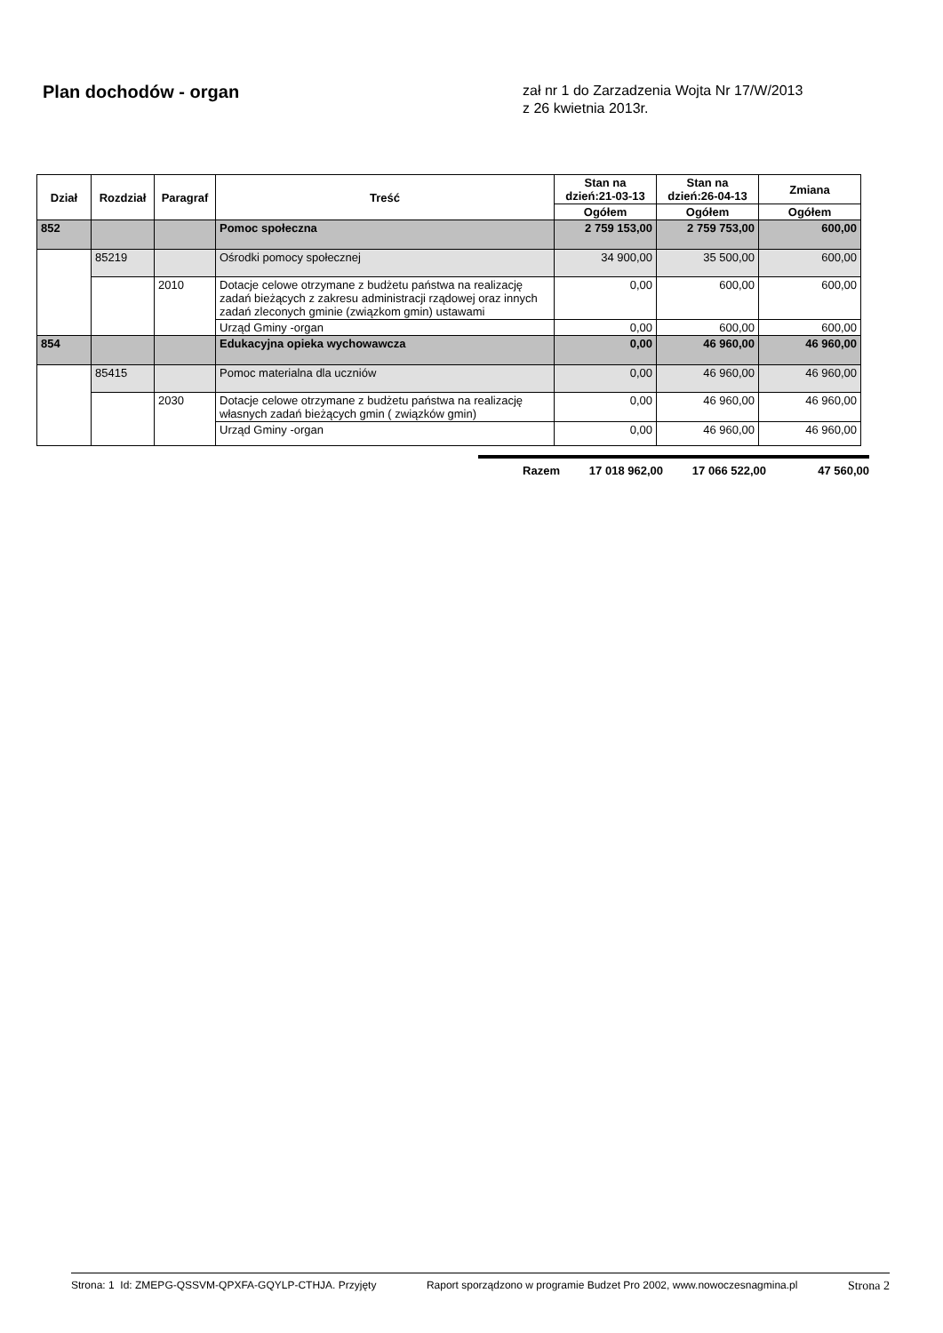Plan dochodów - organ
zał nr 1 do Zarzadzenia Wojta Nr 17/W/2013
z 26 kwietnia 2013r.
| Dział | Rozdział | Paragraf | Treść | Stan na dzień:21-03-13 | Stan na dzień:26-04-13 | Zmiana |
| --- | --- | --- | --- | --- | --- | --- |
| | | | | Ogółem | Ogółem | Ogółem |
| 852 | | | Pomoc społeczna | 2 759 153,00 | 2 759 753,00 | 600,00 |
| | 85219 | | Ośrodki pomocy społecznej | 34 900,00 | 35 500,00 | 600,00 |
| | | 2010 | Dotacje celowe otrzymane z budżetu państwa na realizację zadań bieżących z zakresu administracji rządowej oraz innych zadań zleconych gminie (związkom gmin) ustawami | 0,00 | 600,00 | 600,00 |
| | | | Urząd Gminy -organ | 0,00 | 600,00 | 600,00 |
| 854 | | | Edukacyjna opieka wychowawcza | 0,00 | 46 960,00 | 46 960,00 |
| | 85415 | | Pomoc materialna dla uczniów | 0,00 | 46 960,00 | 46 960,00 |
| | | 2030 | Dotacje celowe otrzymane z budżetu państwa na realizację własnych zadań bieżących gmin ( związków gmin) | 0,00 | 46 960,00 | 46 960,00 |
| | | | Urząd Gminy -organ | 0,00 | 46 960,00 | 46 960,00 |
Razem 17 018 962,00 17 066 522,00 47 560,00
Strona: 1 Id: ZMEPG-QSSVM-QPXFA-GQYLP-CTHJA. Przyjęty Raport sporządzono w programie Budzet Pro 2002, www.nowoczesnagmina.pl Strona 2